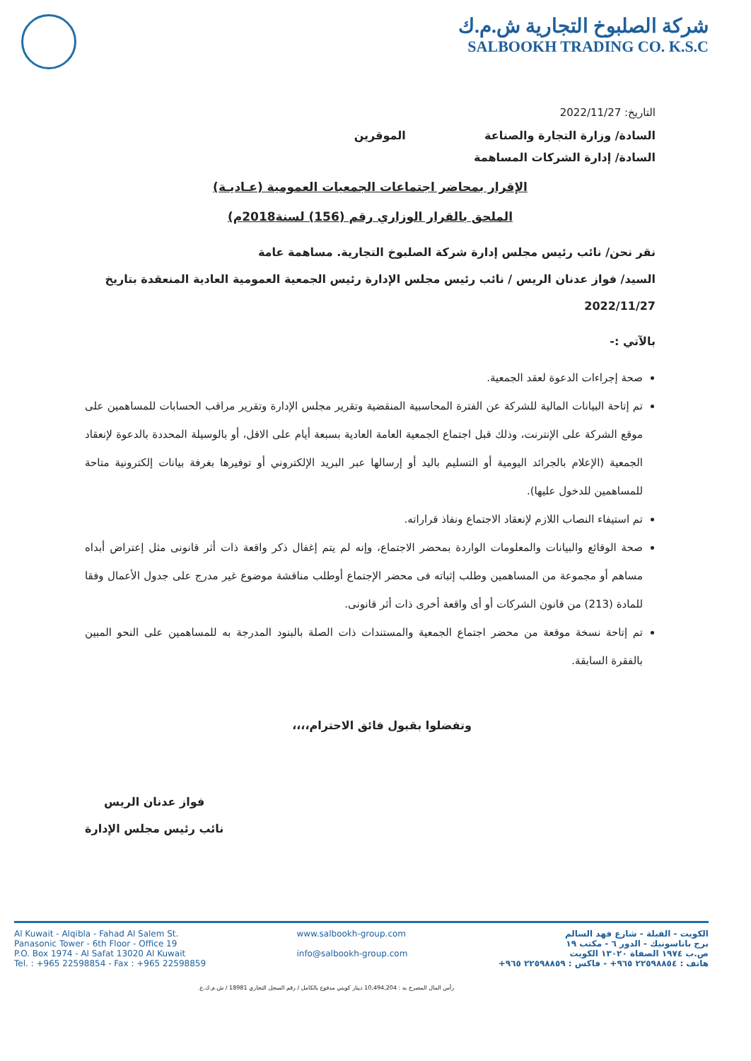شركة الصلبوخ التجارية ش.م.ك
SALBOOKH TRADING CO. K.S.C
التاريخ: 2022/11/27
السادة/ وزارة التجارة والصناعة الموقرين
السادة/ إدارة الشركات المساهمة
الإقرار بمحاضر اجتماعات الجمعيات العمومية (عـاديـة)
الملحق بالقرار الوزاري رقم (156) لسنة2018م)
نقر نحن/ نائب رئيس مجلس إدارة شركة الصلبوخ التجارية. مساهمة عامة
السيد/ فواز عدنان الريس / نائب رئيس مجلس الإدارة رئيس الجمعية العمومية العادية المنعقدة بتاريخ
2022/11/27
بالآتي :-
صحة إجراءات الدعوة لعقد الجمعية.
تم إتاحة البيانات المالية للشركة عن الفترة المحاسبية المنقضية وتقرير مجلس الإدارة وتقرير مراقب الحسابات للمساهمين على موقع الشركة على الإنترنت، وذلك قبل اجتماع الجمعية العامة العادية بسبعة أيام على الاقل، أو بالوسيلة المحددة بالدعوة لإنعقاد الجمعية (الإعلام بالجرائد اليومية أو التسليم باليد أو إرسالها عبر البريد الإلكتروني أو توفيرها بغرفة بيانات إلكترونية متاحة للمساهمين للدخول عليها).
تم استيفاء النصاب اللازم لإنعقاد الاجتماع ونفاذ قراراته.
صحة الوقائع والبيانات والمعلومات الواردة بمحضر الاجتماع، وإنه لم يتم إغفال ذكر واقعة ذات أثر قانونى مثل إعتراض أبداه مساهم أو مجموعة من المساهمين وطلب إثباته فى محضر الإجتماع أوطلب مناقشة موضوع غير مدرج على جدول الأعمال وفقا للمادة (213) من قانون الشركات أو أى واقعة أخرى ذات أثر قانونى.
تم إتاحة نسخة موقعة من محضر اجتماع الجمعية والمستندات ذات الصلة بالبنود المدرجة به للمساهمين على النحو المبين بالفقرة السابقة.
وتفضلوا بقبول فائق الاحترام،،،،
فواز عدنان الريس
نائب رئيس مجلس الإدارة
Al Kuwait - Alqibla - Fahad Al Salem St.
Panasonic Tower - 6th Floor - Office 19
P.O. Box 1974 - Al Safat 13020 Al Kuwait
Tel. : +965 22598854 - Fax : +965 22598859
www.salbookh-group.com
info@salbookh-group.com
الكويت - القبلة - شارع فهد السالم
برج باناسونيك - الدور ٦ - مكتب ١٩
ص.ب ١٩٧٤ الصفاة ١٣٠٢٠ الكويت
هاتف : ٢٢٥٩٨٨٥٤ ٩٦٥+ - فاكس : ٢٢٥٩٨٨٥٩ ٩٦٥+
رأس المال المصرح به : 10,494,204 دينار كويتي مدفوع بالكامل / رقم السجل التجاري 18981 / ش.م.ك.ع.